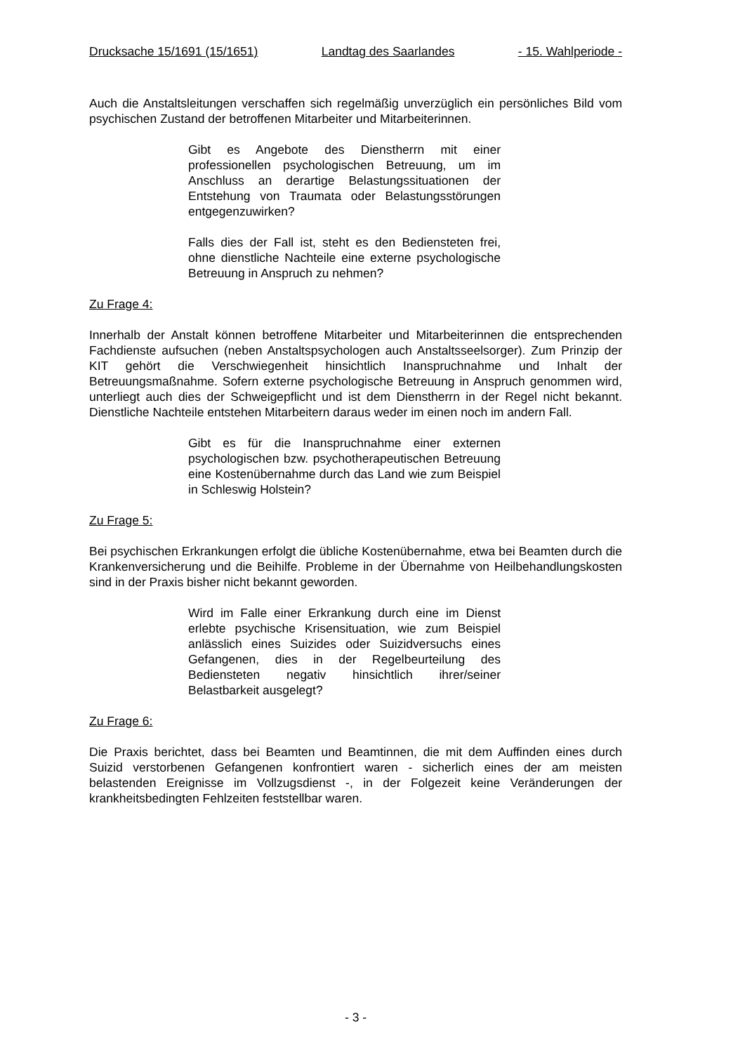Drucksache 15/1691 (15/1651) Landtag des Saarlandes - 15. Wahlperiode -
Auch die Anstaltsleitungen verschaffen sich regelmäßig unverzüglich ein persönliches Bild vom psychischen Zustand der betroffenen Mitarbeiter und Mitarbeiterinnen.
Gibt es Angebote des Dienstherrn mit einer professionellen psychologischen Betreuung, um im Anschluss an derartige Belastungssituationen der Entstehung von Traumata oder Belastungsstörungen entgegenzuwirken?
Falls dies der Fall ist, steht es den Bediensteten frei, ohne dienstliche Nachteile eine externe psychologische Betreuung in Anspruch zu nehmen?
Zu Frage 4:
Innerhalb der Anstalt können betroffene Mitarbeiter und Mitarbeiterinnen die entsprechenden Fachdienste aufsuchen (neben Anstaltspsychologen auch Anstaltsseelsorger). Zum Prinzip der KIT gehört die Verschwiegenheit hinsichtlich Inanspruchnahme und Inhalt der Betreuungsmaßnahme. Sofern externe psychologische Betreuung in Anspruch genommen wird, unterliegt auch dies der Schweigepflicht und ist dem Dienstherrn in der Regel nicht bekannt. Dienstliche Nachteile entstehen Mitarbeitern daraus weder im einen noch im andern Fall.
Gibt es für die Inanspruchnahme einer externen psychologischen bzw. psychotherapeutischen Betreuung eine Kostenübernahme durch das Land wie zum Beispiel in Schleswig Holstein?
Zu Frage 5:
Bei psychischen Erkrankungen erfolgt die übliche Kostenübernahme, etwa bei Beamten durch die Krankenversicherung und die Beihilfe. Probleme in der Übernahme von Heilbehandlungskosten sind in der Praxis bisher nicht bekannt geworden.
Wird im Falle einer Erkrankung durch eine im Dienst erlebte psychische Krisensituation, wie zum Beispiel anlässlich eines Suizides oder Suizidversuchs eines Gefangenen, dies in der Regelbeurteilung des Bediensteten negativ hinsichtlich ihrer/seiner Belastbarkeit ausgelegt?
Zu Frage 6:
Die Praxis berichtet, dass bei Beamten und Beamtinnen, die mit dem Auffinden eines durch Suizid verstorbenen Gefangenen konfrontiert waren - sicherlich eines der am meisten belastenden Ereignisse im Vollzugsdienst -, in der Folgezeit keine Veränderungen der krankheitsbedingten Fehlzeiten feststellbar waren.
- 3 -